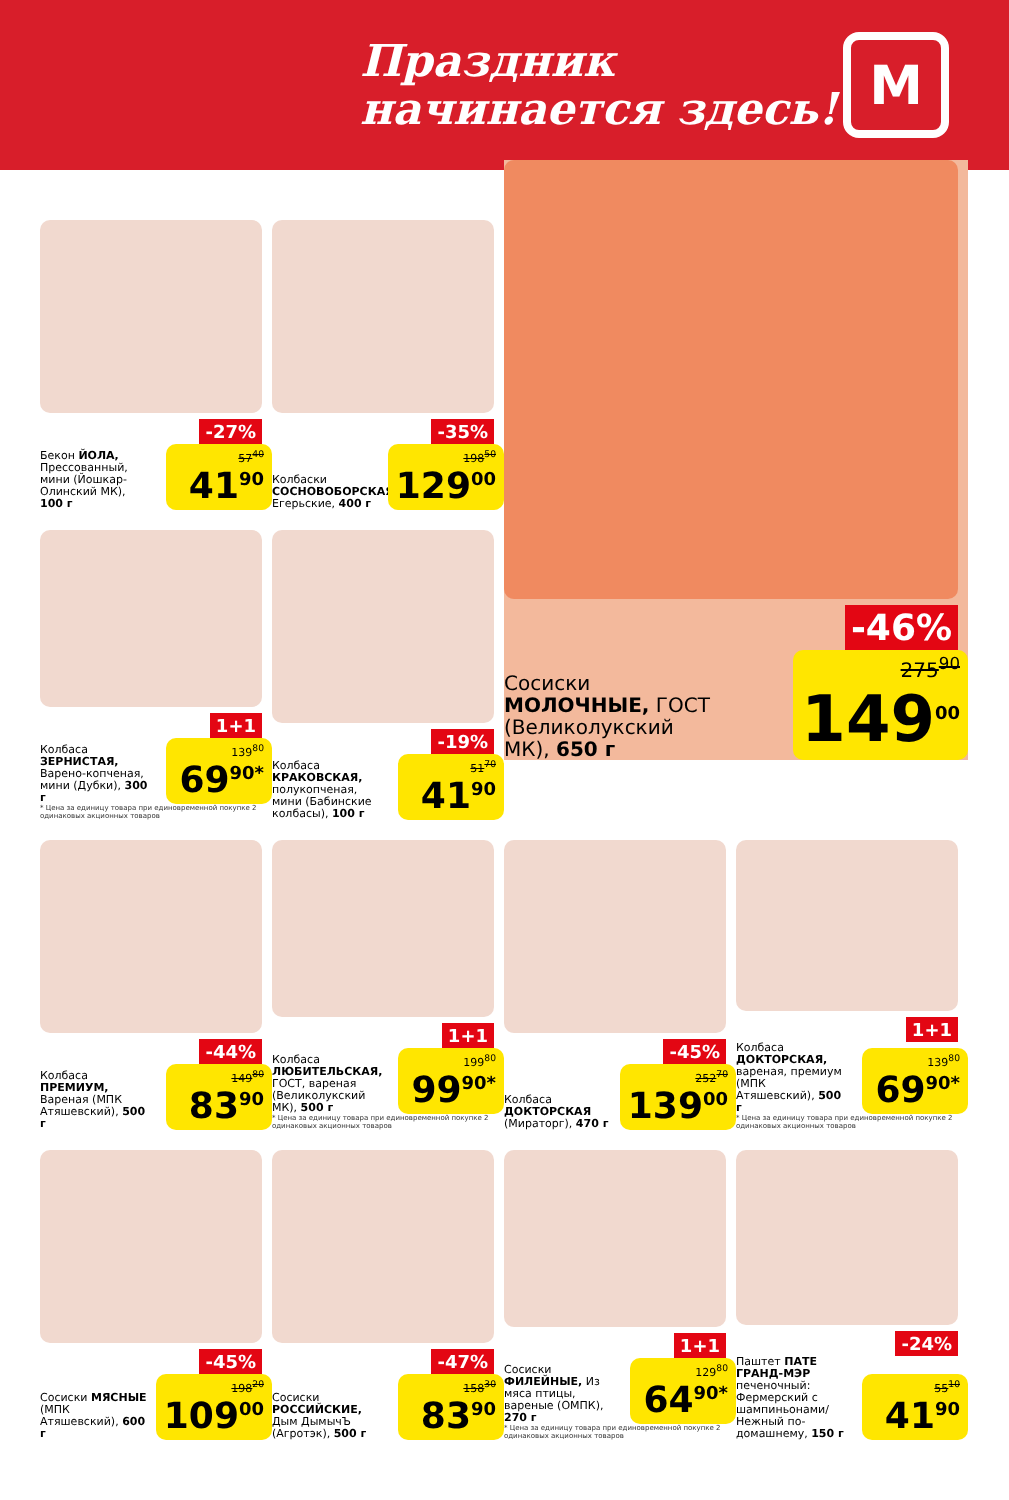Праздник
начинается здесь!
М
-27%
Бекон ЙОЛА, Прессованный, мини (Йошкар-Олинский МК), 100 г
57<sup>40</sup>
41<sup>90</sup>
-35%
Колбаски СОСНОВОБОРСКАЯ, Егерьские, 400 г
198<sup>50</sup>
129<sup>00</sup>
-46%
Сосиски МОЛОЧНЫЕ, ГОСТ (Великолукский МК), 650 г
275<sup>90</sup>
149<sup>00</sup>
1+1
Колбаса ЗЕРНИСТАЯ, Варено-копченая, мини (Дубки), 300 г
139<sup>80</sup>
69<sup>90*</sup>
* Цена за единицу товара при единовременной покупке 2 одинаковых акционных товаров
-19%
Колбаса КРАКОВСКАЯ, полукопченая, мини (Бабинские колбасы), 100 г
51<sup>70</sup>
41<sup>90</sup>
-44%
Колбаса ПРЕМИУМ, Вареная (МПК Атяшевский), 500 г
149<sup>80</sup>
83<sup>90</sup>
1+1
Колбаса ЛЮБИТЕЛЬСКАЯ, ГОСТ, вареная (Великолукский МК), 500 г
199<sup>80</sup>
99<sup>90*</sup>
* Цена за единицу товара при единовременной покупке 2 одинаковых акционных товаров
-45%
Колбаса ДОКТОРСКАЯ (Мираторг), 470 г
252<sup>70</sup>
139<sup>00</sup>
1+1
Колбаса ДОКТОРСКАЯ, вареная, премиум (МПК Атяшевский), 500 г
139<sup>80</sup>
69<sup>90*</sup>
* Цена за единицу товара при единовременной покупке 2 одинаковых акционных товаров
-45%
Сосиски МЯСНЫЕ (МПК Атяшевский), 600 г
198<sup>20</sup>
109<sup>00</sup>
-47%
Сосиски РОССИЙСКИЕ, Дым ДымычЪ (Агротэк), 500 г
158<sup>30</sup>
83<sup>90</sup>
1+1
Сосиски ФИЛЕЙНЫЕ, Из мяса птицы, вареные (ОМПК), 270 г
129<sup>80</sup>
64<sup>90*</sup>
* Цена за единицу товара при единовременной покупке 2 одинаковых акционных товаров
-24%
Паштет ПАТЕ ГРАНД-МЭР печеночный: Фермерский с шампиньонами/ Нежный по-домашнему, 150 г
55<sup>10</sup>
41<sup>90</sup>